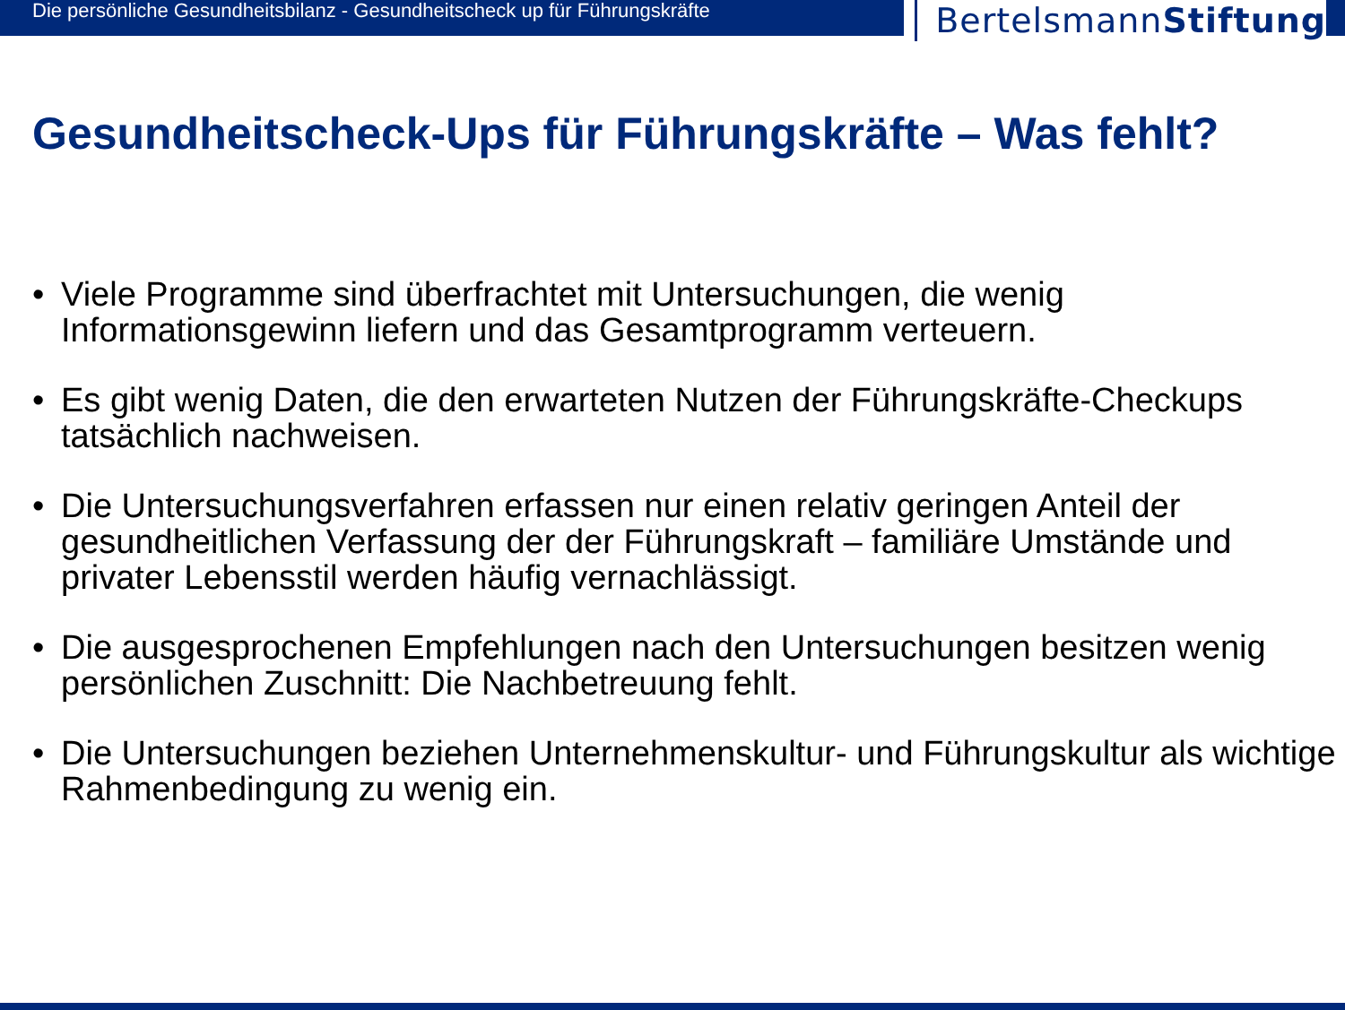Die persönliche Gesundheitsbilanz - Gesundheitscheck up für Führungskräfte
BertelsmannStiftung
Gesundheitscheck-Ups für Führungskräfte – Was fehlt?
• Viele Programme sind überfrachtet mit Untersuchungen, die wenig Informationsgewinn liefern und das Gesamtprogramm verteuern.
• Es gibt wenig Daten, die den erwarteten Nutzen der Führungskräfte-Checkups tatsächlich nachweisen.
• Die Untersuchungsverfahren erfassen nur einen relativ geringen Anteil der gesundheitlichen Verfassung der der Führungskraft – familiäre Umstände und privater Lebensstil werden häufig vernachlässigt.
• Die ausgesprochenen Empfehlungen nach den Untersuchungen besitzen wenig persönlichen Zuschnitt: Die Nachbetreuung fehlt.
• Die Untersuchungen beziehen Unternehmenskultur- und Führungskultur als wichtige Rahmenbedingung zu wenig ein.